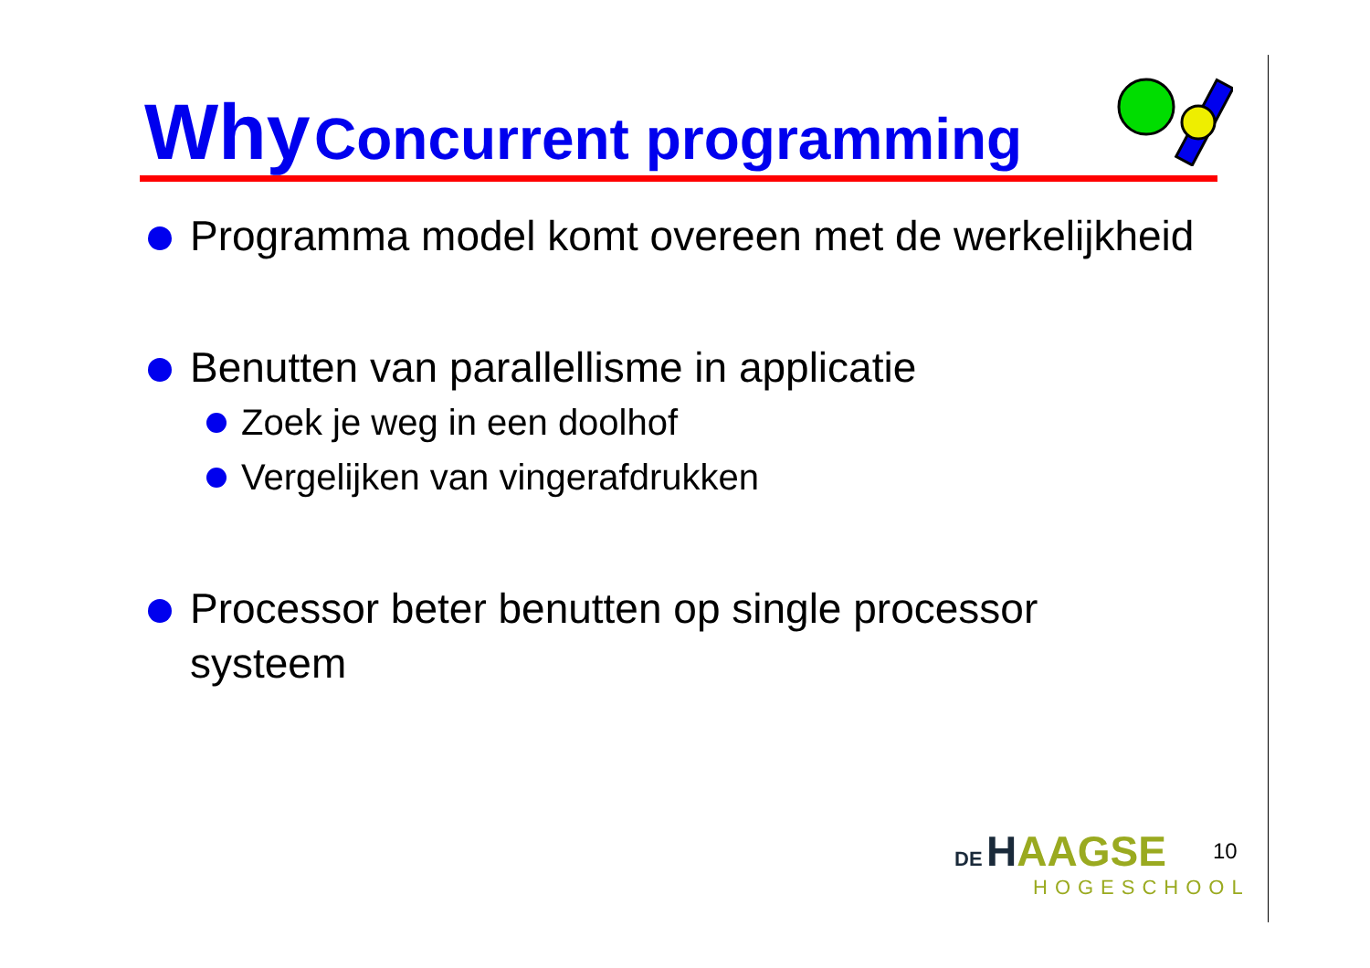Why Concurrent programming
Programma model komt overeen met de werkelijkheid
Benutten van parallellisme in applicatie
Zoek je weg in een doolhof
Vergelijken van vingerafdrukken
Processor beter benutten op single processor systeem
DE HAAGSE
HOGESCHOOL
10